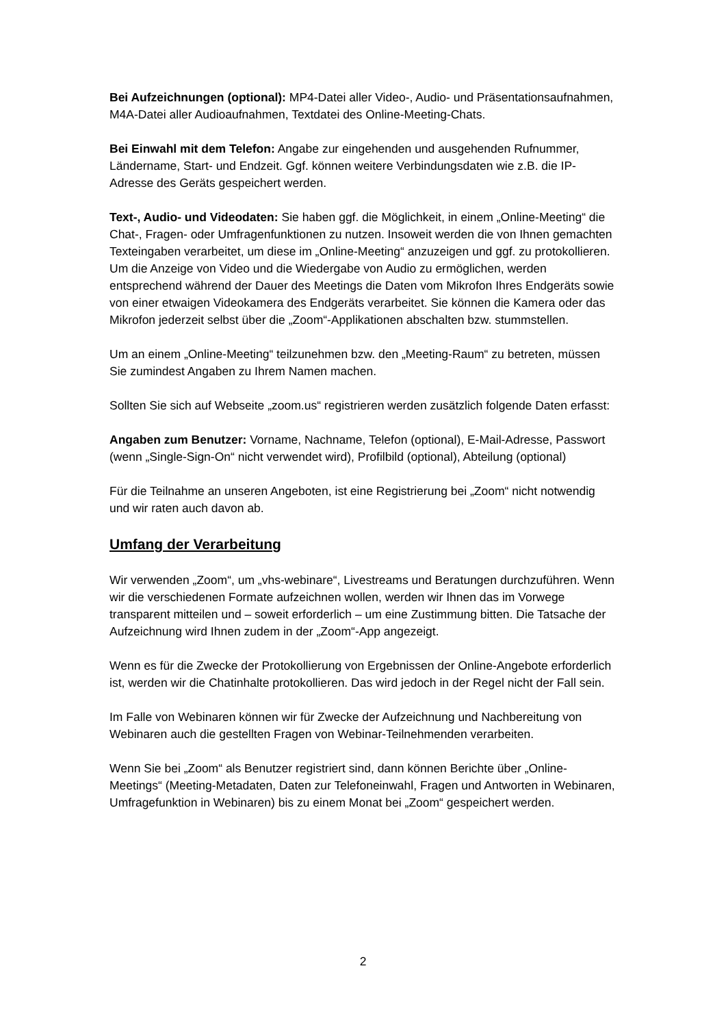Bei Aufzeichnungen (optional): MP4-Datei aller Video-, Audio- und Präsentations­aufnahmen, M4A-Datei aller Audioaufnahmen, Textdatei des Online-Meeting-Chats.
Bei Einwahl mit dem Telefon: Angabe zur eingehenden und ausgehenden Rufnummer, Ländername, Start- und Endzeit. Ggf. können weitere Verbindungsdaten wie z.B. die IP-Adresse des Geräts gespeichert werden.
Text-, Audio- und Videodaten: Sie haben ggf. die Möglichkeit, in einem „Online-Meeting“ die Chat-, Fragen- oder Umfragenfunktionen zu nutzen. Insoweit werden die von Ihnen gemachten Texteingaben verarbeitet, um diese im „Online-Meeting“ anzuzeigen und ggf. zu protokollieren. Um die Anzeige von Video und die Wiedergabe von Audio zu ermöglichen, werden entsprechend während der Dauer des Meetings die Daten vom Mikrofon Ihres Endgeräts sowie von einer etwaigen Videokamera des Endgeräts verarbeitet. Sie können die Kamera oder das Mikrofon jederzeit selbst über die „Zoom“-Applikationen abschalten bzw. stummstellen.
Um an einem „Online-Meeting“ teilzunehmen bzw. den „Meeting-Raum“ zu betreten, müssen Sie zumindest Angaben zu Ihrem Namen machen.
Sollten Sie sich auf Webseite „zoom.us“ registrieren werden zusätzlich folgende Daten erfasst:
Angaben zum Benutzer: Vorname, Nachname, Telefon (optional), E-Mail-Adresse, Passwort (wenn „Single-Sign-On“ nicht verwendet wird), Profilbild (optional), Abteilung (optional)
Für die Teilnahme an unseren Angeboten, ist eine Registrierung bei „Zoom“ nicht notwendig und wir raten auch davon ab.
Umfang der Verarbeitung
Wir verwenden „Zoom“, um „vhs-webinare“, Livestreams und Beratungen durchzuführen. Wenn wir die verschiedenen Formate aufzeichnen wollen, werden wir Ihnen das im Vorwege transparent mitteilen und – soweit erforderlich – um eine Zustimmung bitten. Die Tatsache der Aufzeichnung wird Ihnen zudem in der „Zoom“-App angezeigt.
Wenn es für die Zwecke der Protokollierung von Ergebnissen der Online-Angebote erforderlich ist, werden wir die Chatinhalte protokollieren. Das wird jedoch in der Regel nicht der Fall sein.
Im Falle von Webinaren können wir für Zwecke der Aufzeichnung und Nachbereitung von Webinaren auch die gestellten Fragen von Webinar-Teilnehmenden verarbeiten.
Wenn Sie bei „Zoom“ als Benutzer registriert sind, dann können Berichte über „Online-Meetings“ (Meeting-Metadaten, Daten zur Telefoneinwahl, Fragen und Antworten in Webinaren, Umfragefunktion in Webinaren) bis zu einem Monat bei „Zoom“ gespeichert werden.
2